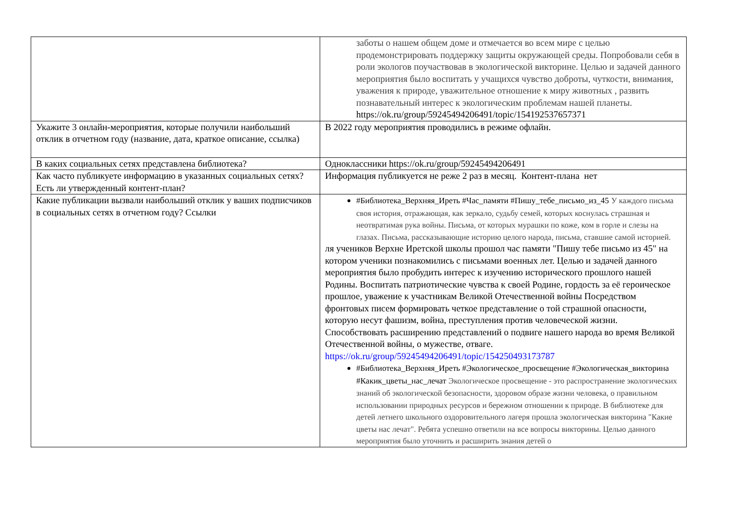| | заботы о нашем общем доме и отмечается во всем мире с целью продемонстрировать поддержку защиты окружающей среды. Попробовали себя в роли экологов поучаствовав в экологической викторине. Целью и задачей данного мероприятия было воспитать у учащихся чувство доброты, чуткости, внимания, уважения к природе, уважительное отношение к миру животных , развить познавательный интерес к экологическим проблемам нашей планеты. https://ok.ru/group/59245494206491/topic/154192537657371 |
| Укажите 3 онлайн-мероприятия, которые получили наибольший отклик в отчетном году (название, дата, краткое описание, ссылка) | В 2022 году мероприятия проводились в режиме офлайн. |
| В каких социальных сетях представлена библиотека? | Одноклассники https://ok.ru/group/59245494206491 |
| Как часто публикуете информацию в указанных социальных сетях? Есть ли утвержденный контент-план? | Информация публикуется не реже 2 раз в месяц. Контент-плана нет |
| Какие публикации вызвали наибольший отклик у ваших подписчиков в социальных сетях в отчетном году? Ссылки | #Библиотека_Верхняя_Иреть #Час_памяти #Пишу_тебе_письмо_из_45 У каждого письма своя история, отражающая, как зеркало, судьбу семей, которых коснулась страшная и неотвратимая рука войны. Письма, от которых мурашки по коже, ком в горле и слезы на глазах. Письма, рассказывающие историю целого народа, письма, ставшие самой историей. ля учеников Верхне Иретской школы прошол час памяти "Пишу тебе письмо из 45" на котором ученики познакомились с письмами военных лет. Целью и задачей данного мероприятия было пробудить интерес к изучению исторического прошлого нашей Родины. Воспитать патриотические чувства к своей Родине, гордость за её героическое прошлое, уважение к участникам Великой Отечественной войны Посредством фронтовых писем формировать четкое представление о той страшной опасности, которую несут фашизм, война, преступления против человеческой жизни. Способствовать расширению представлений о подвиге нашего народа во время Великой Отечественной войны, о мужестве, отваге. https://ok.ru/group/59245494206491/topic/154250493173787 #Библиотека_Верхняя_Иреть #Экологическое_просвещение #Экологическая_викторина #Какик_цветы_нас_лечат Экологическое просвещение - это распространение экологических знаний об экологической безопасности, здоровом образе жизни человека, о правильном использовании природных ресурсов и бережном отношении к природе. В библиотеке для детей летнего школьного оздоровительного лагеря прошла экологическая викторина "Какие цветы нас лечат". Ребята успешно ответили на все вопросы викторины. Целью данного мероприятия было уточнить и расширить знания детей о |